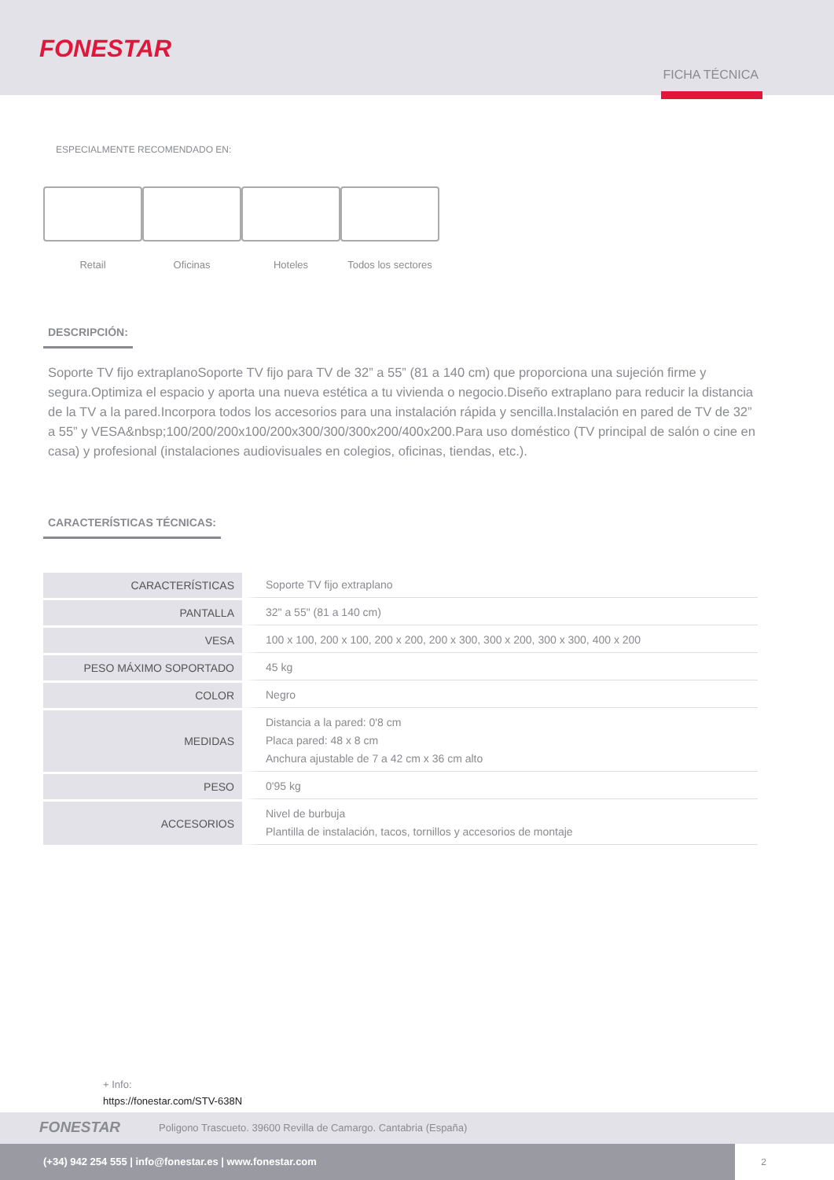FONESTAR
FICHA TÉCNICA
ESPECIALMENTE RECOMENDADO EN:
Retail Oficinas Hoteles Todos los sectores
DESCRIPCIÓN:
Soporte TV fijo extraplanoSoporte TV fijo para TV de 32” a 55” (81 a 140 cm) que proporciona una sujeción firme y segura.Optimiza el espacio y aporta una nueva estética a tu vivienda o negocio.Diseño extraplano para reducir la distancia de la TV a la pared.Incorpora todos los accesorios para una instalación rápida y sencilla.Instalación en pared de TV de 32” a 55” y VESA&nbsp;100/200/200x100/200x300/300/300x200/400x200.Para uso doméstico (TV principal de salón o cine en casa) y profesional (instalaciones audiovisuales en colegios, oficinas, tiendas, etc.).
CARACTERÍSTICAS TÉCNICAS:
| CARACTERÍSTICAS | Soporte TV fijo extraplano |
| PANTALLA | 32" a 55" (81 a 140 cm) |
| VESA | 100 x 100, 200 x 100, 200 x 200, 200 x 300, 300 x 200, 300 x 300, 400 x 200 |
| PESO MÁXIMO SOPORTADO | 45 kg |
| COLOR | Negro |
| MEDIDAS | Distancia a la pared: 0'8 cm Placa pared: 48 x 8 cm Anchura ajustable de 7 a 42 cm x 36 cm alto |
| PESO | 0'95 kg |
| ACCESORIOS | Nivel de burbuja Plantilla de instalación, tacos, tornillos y accesorios de montaje |
+ Info:
https://fonestar.com/STV-638N
FONESTAR Poligono Trascueto. 39600 Revilla de Camargo. Cantabria (España)
(+34) 942 254 555 | info@fonestar.es | www.fonestar.com
2